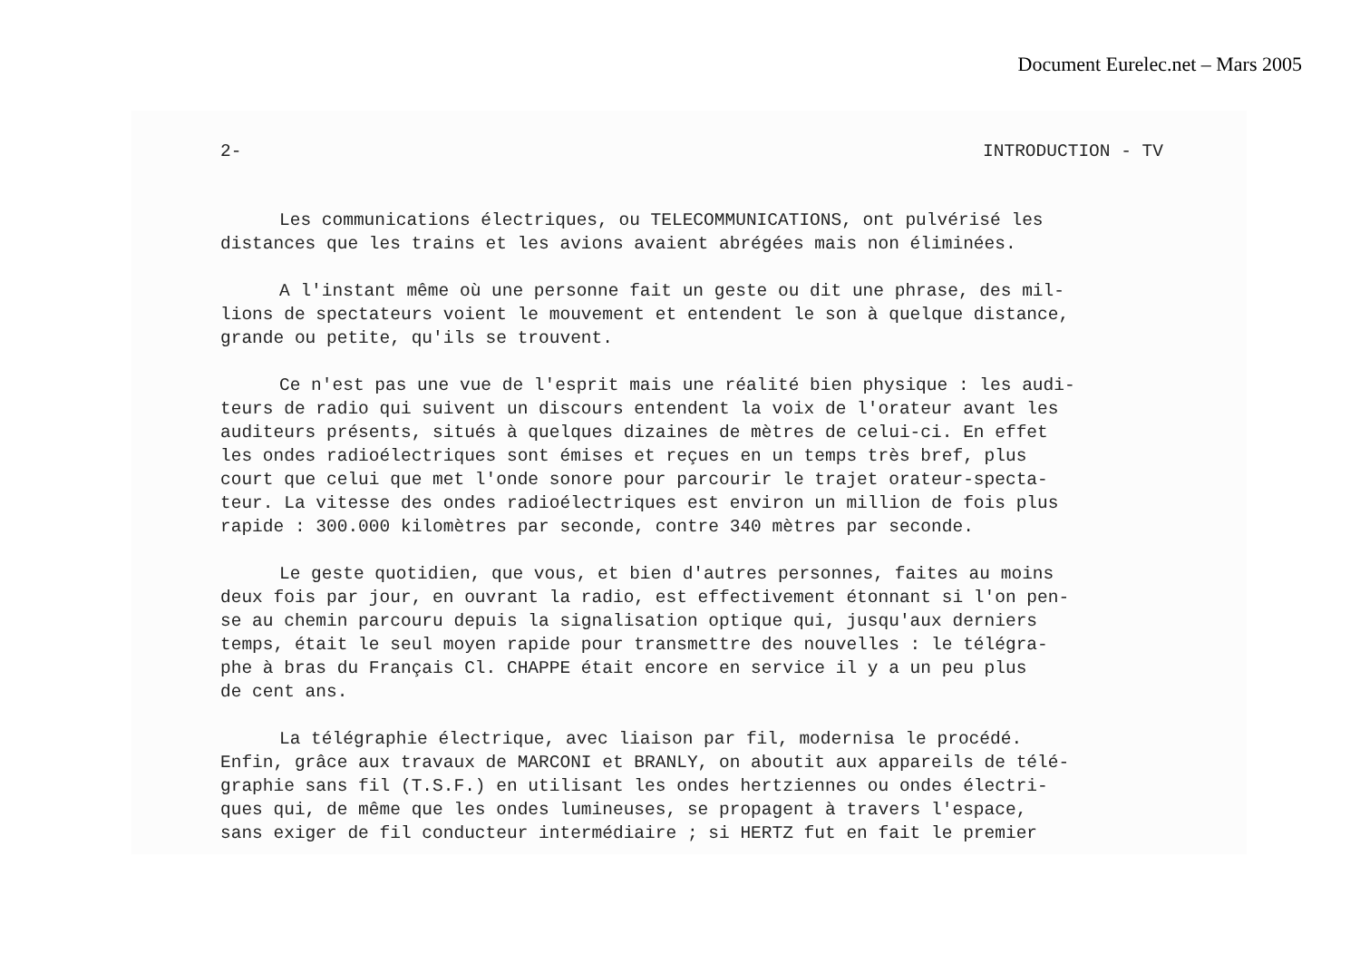Document Eurelec.net – Mars 2005
2- INTRODUCTION - TV
Les communications électriques, ou TELECOMMUNICATIONS, ont pulvérisé les
distances que les trains et les avions avaient abrégées mais non éliminées.
A l'instant même où une personne fait un geste ou dit une phrase, des mil-
lions de spectateurs voient le mouvement et entendent le son à quelque distance,
grande ou petite, qu'ils se trouvent.
Ce n'est pas une vue de l'esprit mais une réalité bien physique : les audi-
teurs de radio qui suivent un discours entendent la voix de l'orateur avant les
auditeurs présents, situés à quelques dizaines de mètres de celui-ci. En effet
les ondes radioélectriques sont émises et reçues en un temps très bref, plus
court que celui que met l'onde sonore pour parcourir le trajet orateur-specta-
teur. La vitesse des ondes radioélectriques est environ un million de fois plus
rapide : 300.000 kilomètres par seconde, contre 340 mètres par seconde.
Le geste quotidien, que vous, et bien d'autres personnes, faites au moins
deux fois par jour, en ouvrant la radio, est effectivement étonnant si l'on pen-
se au chemin parcouru depuis la signalisation optique qui, jusqu'aux derniers
temps, était le seul moyen rapide pour transmettre des nouvelles : le télégra-
phe à bras du Français Cl. CHAPPE était encore en service il y a un peu plus
de cent ans.
La télégraphie électrique, avec liaison par fil, modernisa le procédé.
Enfin, grâce aux travaux de MARCONI et BRANLY, on aboutit aux appareils de télé-
graphie sans fil (T.S.F.) en utilisant les ondes hertziennes ou ondes électri-
ques qui, de même que les ondes lumineuses, se propagent à travers l'espace,
sans exiger de fil conducteur intermédiaire ; si HERTZ fut en fait le premier